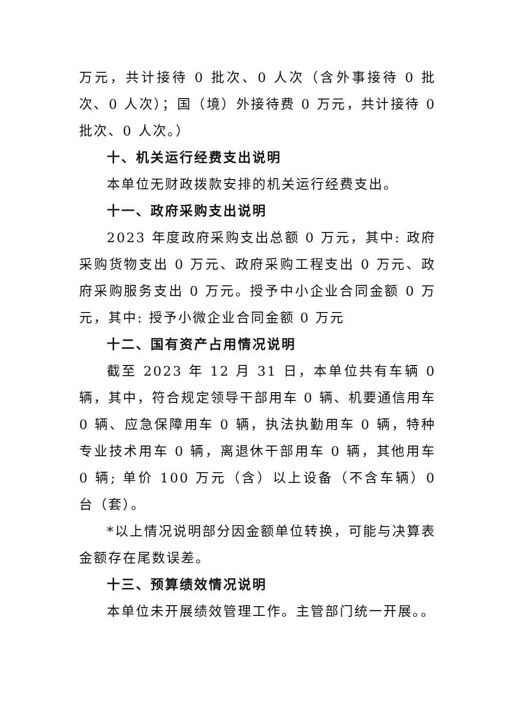万元，共计接待 0 批次、0 人次（含外事接待 0 批次、0 人次）；国（境）外接待费 0 万元，共计接待 0 批次、0 人次。）
十、机关运行经费支出说明
本单位无财政拨款安排的机关运行经费支出。
十一、政府采购支出说明
2023 年度政府采购支出总额 0 万元，其中: 政府采购货物支出 0 万元、政府采购工程支出 0 万元、政府采购服务支出 0 万元。授予中小企业合同金额 0 万元，其中: 授予小微企业合同金额 0 万元
十二、国有资产占用情况说明
截至 2023 年 12 月 31 日，本单位共有车辆 0 辆，其中，符合规定领导干部用车 0 辆、机要通信用车 0 辆、应急保障用车 0 辆，执法执勤用车 0 辆，特种专业技术用车 0 辆，离退休干部用车 0 辆，其他用车 0 辆; 单价 100 万元（含）以上设备（不含车辆）0 台（套）。
*以上情况说明部分因金额单位转换，可能与决算表金额存在尾数误差。
十三、预算绩效情况说明
本单位未开展绩效管理工作。主管部门统一开展。。